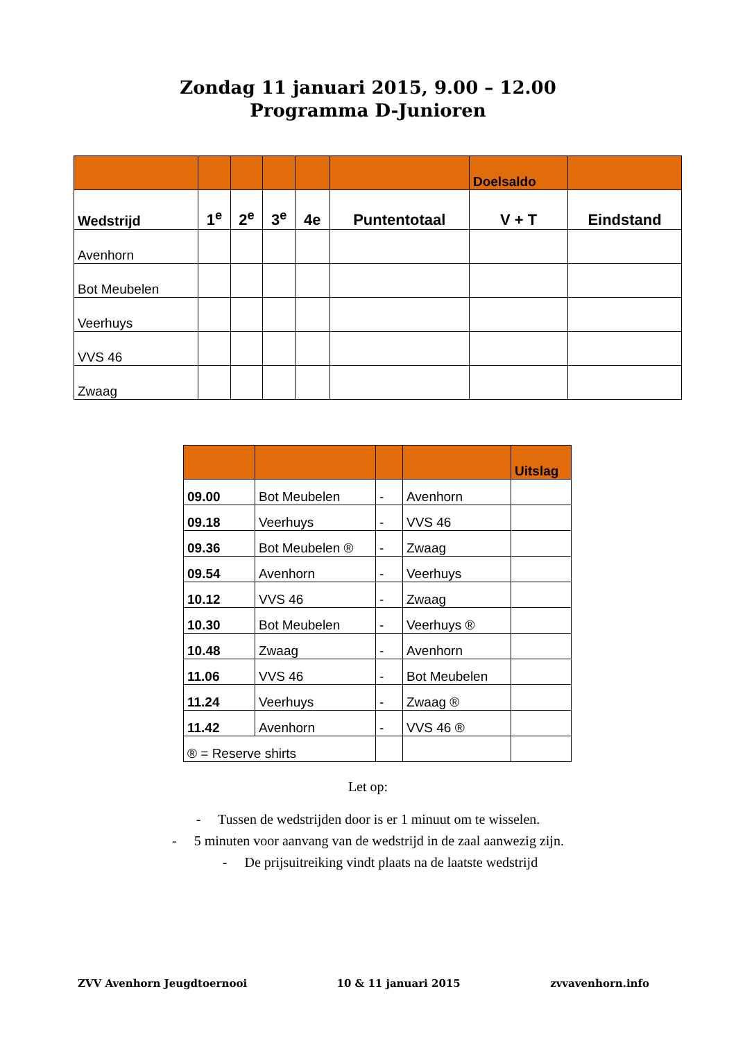Zondag 11 januari 2015, 9.00 – 12.00
Programma D-Junioren
| | | | | | | Doelsaldo | |
| --- | --- | --- | --- | --- | --- | --- | --- |
| Wedstrijd | 1<sup>e</sup> | 2<sup>e</sup> | 3<sup>e</sup> | 4e | Puntentotaal | V + T | Eindstand |
| Avenhorn | | | | | | | |
| Bot Meubelen | | | | | | | |
| Veerhuys | | | | | | | |
| VVS 46 | | | | | | | |
| Zwaag | | | | | | | |
| | | | | Uitslag |
| 09.00 | Bot Meubelen | - | Avenhorn | |
| 09.18 | Veerhuys | - | VVS 46 | |
| 09.36 | Bot Meubelen ® | - | Zwaag | |
| 09.54 | Avenhorn | - | Veerhuys | |
| 10.12 | VVS 46 | - | Zwaag | |
| 10.30 | Bot Meubelen | - | Veerhuys ® | |
| 10.48 | Zwaag | - | Avenhorn | |
| 11.06 | VVS 46 | - | Bot Meubelen | |
| 11.24 | Veerhuys | - | Zwaag ® | |
| 11.42 | Avenhorn | - | VVS 46 ® | |
| ® = Reserve shirts | | | | |
Let op:
- Tussen de wedstrijden door is er 1 minuut om te wisselen.
- 5 minuten voor aanvang van de wedstrijd in de zaal aanwezig zijn.
- De prijsuitreiking vindt plaats na de laatste wedstrijd
ZVV Avenhorn Jeugdtoernooi 10 & 11 januari 2015 zvvavenhorn.info